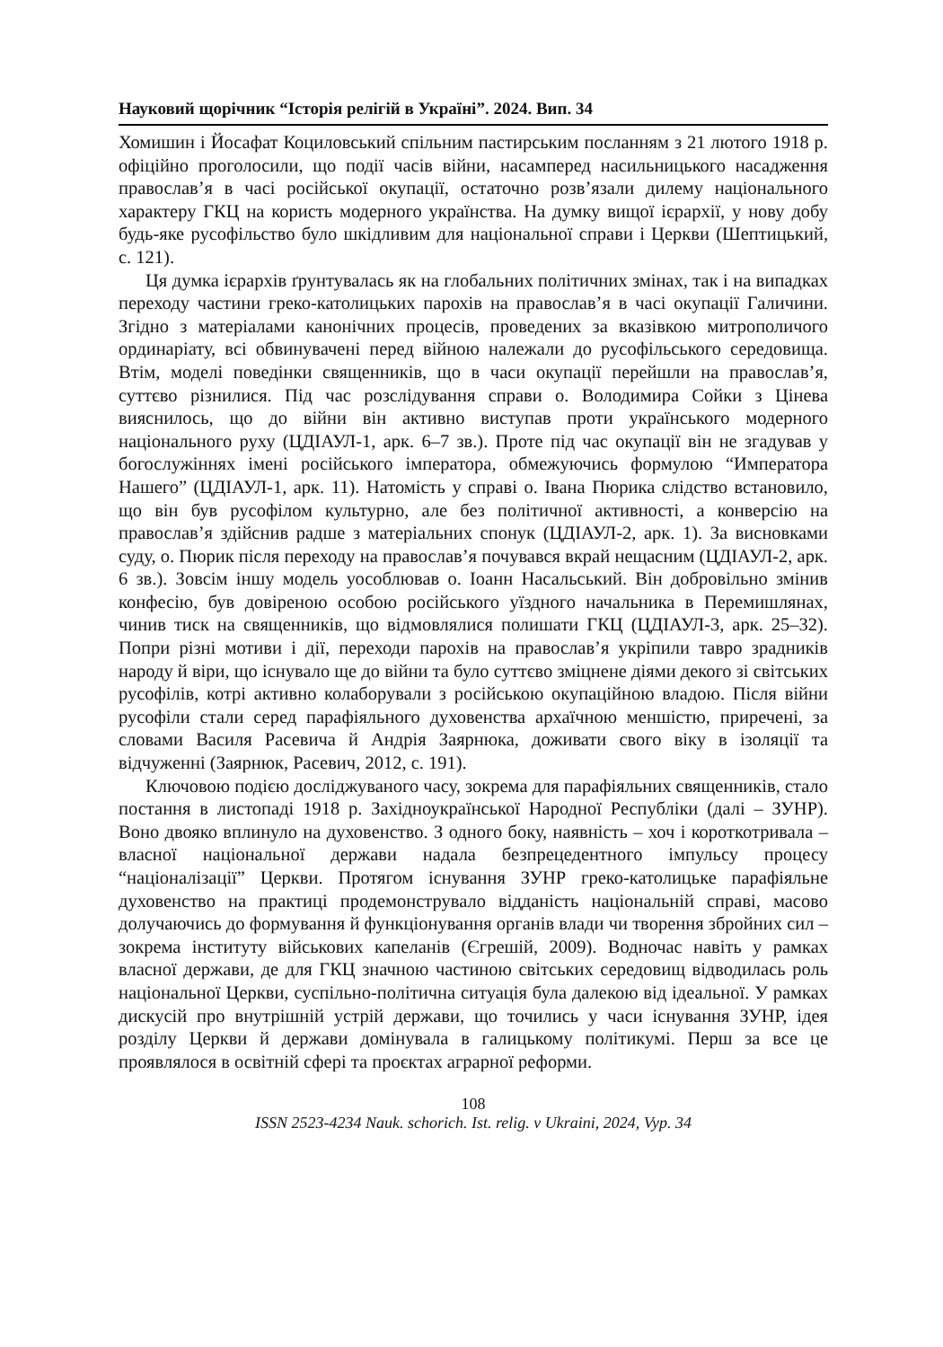Науковий щорічник “Історія релігій в Україні”. 2024. Вип. 34
Хомишин і Йосафат Коциловський спільним пастирським посланням з 21 лютого 1918 р. офіційно проголосили, що події часів війни, насамперед насильницького насадження православ’я в часі російської окупації, остаточно розв’язали дилему національного характеру ГКЦ на користь модерного українства. На думку вищої ієрархії, у нову добу будь-яке русофільство було шкідливим для національної справи і Церкви (Шептицький, с. 121).
Ця думка ієрархів ґрунтувалась як на глобальних політичних змінах, так і на випадках переходу частини греко-католицьких парохів на православ’я в часі окупації Галичини. Згідно з матеріалами канонічних процесів, проведених за вказівкою митрополичого ординаріату, всі обвинувачені перед війною належали до русофільського середовища. Втім, моделі поведінки священників, що в часи окупації перейшли на православ’я, суттєво різнилися. Під час розслідування справи о. Володимира Сойки з Цінева вияснилось, що до війни він активно виступав проти українського модерного національного руху (ЦДІАУЛ-1, арк. 6–7 зв.). Проте під час окупації він не згадував у богослужіннях імені російського імператора, обмежуючись формулою “Императора Нашего” (ЦДІАУЛ-1, арк. 11). Натомість у справі о. Івана Пюрика слідство встановило, що він був русофілом культурно, але без політичної активності, а конверсію на православ’я здійснив радше з матеріальних спонук (ЦДІАУЛ-2, арк. 1). За висновками суду, о. Пюрик після переходу на православ’я почувався вкрай нещасним (ЦДІАУЛ-2, арк. 6 зв.). Зовсім іншу модель уособлював о. Іоанн Насальський. Він добровільно змінив конфесію, був довіреною особою російського уїздного начальника в Перемишлянах, чинив тиск на священників, що відмовлялися полишати ГКЦ (ЦДІАУЛ-3, арк. 25–32). Попри різні мотиви і дії, переходи парохів на православ’я укріпили тавро зрадників народу й віри, що існувало ще до війни та було суттєво зміцнене діями декого зі світських русофілів, котрі активно колаборували з російською окупаційною владою. Після війни русофіли стали серед парафіяльного духовенства архаїчною меншістю, приречені, за словами Василя Расевича й Андрія Заярнюка, доживати свого віку в ізоляції та відчуженні (Заярнюк, Расевич, 2012, с. 191).
Ключовою подією досліджуваного часу, зокрема для парафіяльних священників, стало постання в листопаді 1918 р. Західноукраїнської Народної Республіки (далі – ЗУНР). Воно двояко вплинуло на духовенство. З одного боку, наявність – хоч і короткотривала – власної національної держави надала безпрецедентного імпульсу процесу “націоналізації” Церкви. Протягом існування ЗУНР греко-католицьке парафіяльне духовенство на практиці продемонструвало відданість національній справі, масово долучаючись до формування й функціонування органів влади чи творення збройних сил – зокрема інституту військових капеланів (Єгрешій, 2009). Водночас навіть у рамках власної держави, де для ГКЦ значною частиною світських середовищ відводилась роль національної Церкви, суспільно-політична ситуація була далекою від ідеальної. У рамках дискусій про внутрішній устрій держави, що точились у часи існування ЗУНР, ідея розділу Церкви й держави домінувала в галицькому політикумі. Перш за все це проявлялося в освітній сфері та проєктах аграрної реформи.
108
ISSN 2523-4234 Nauk. schorich. Ist. relig. v Ukraini, 2024, Vyp. 34